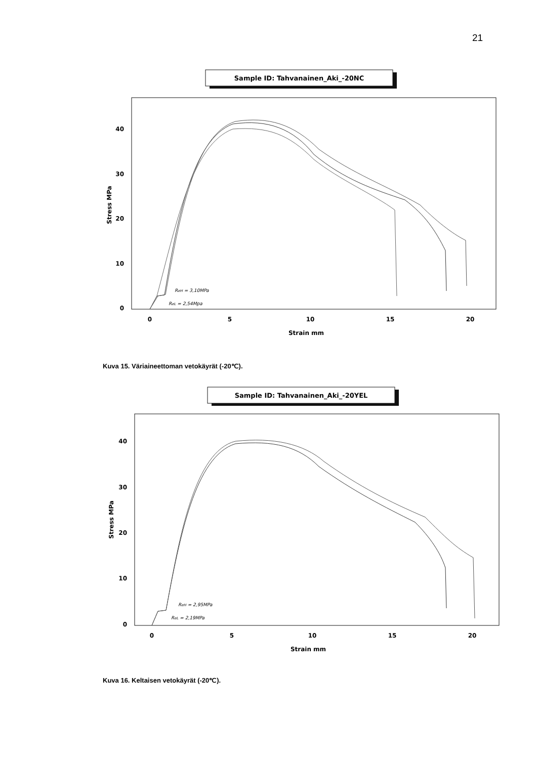21
Sample ID: Tahvanainen_Aki_-20NC
0
10
20
30
40
0
5
10
15
20
Strain mm
Stress MPa
ReH = 3,10MPa
ReL = 2,54Mpa
Kuva 15. Väriaineettoman vetokäyrät (-20℃).
Sample ID: Tahvanainen_Aki_-20YEL
0
10
20
30
40
0
5
10
15
20
Strain mm
Stress MPa
ReH = 2,95MPa
ReL = 2,19MPa
Kuva 16. Keltaisen vetokäyrät (-20℃).